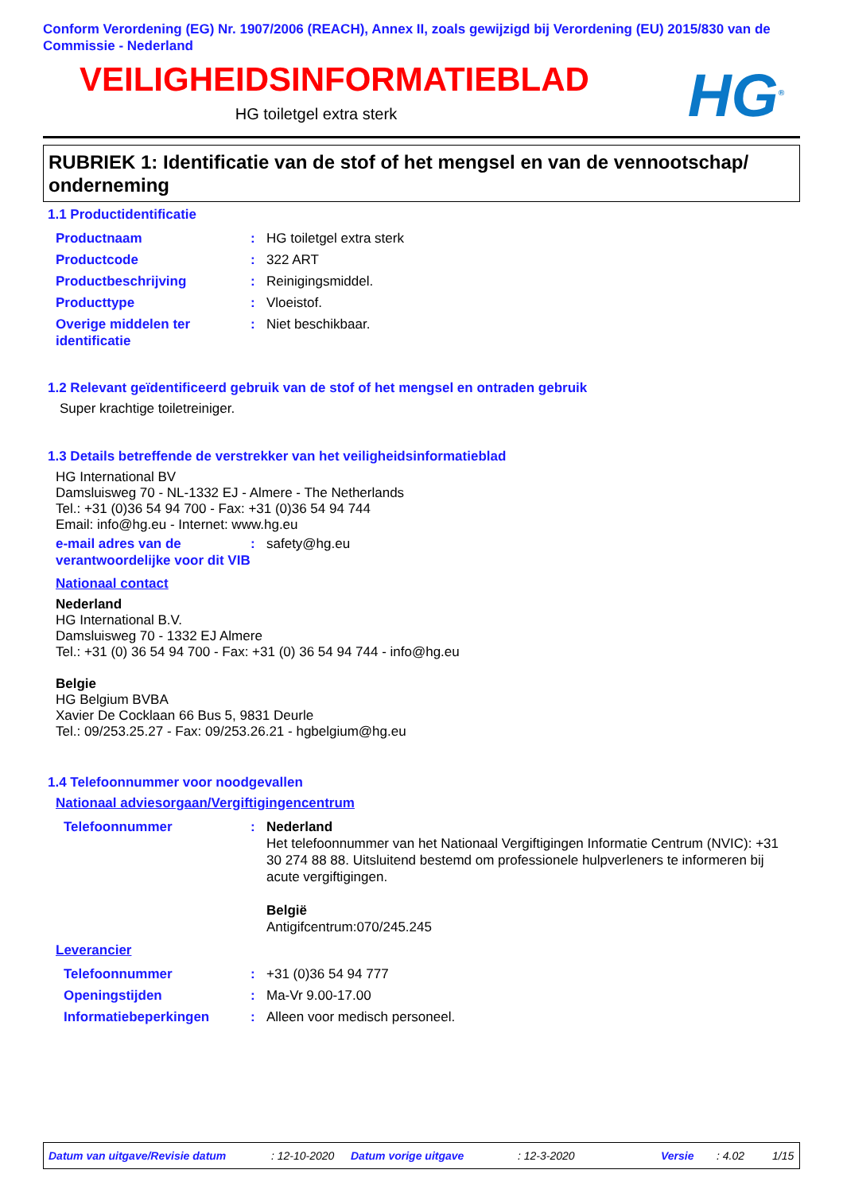Conform Verordening (EG) Nr. 1907/2006 (REACH), Annex II, zoals gewijzigd bij Verordening (EU) 2015/830 van de Commissie - Nederland
VEILIGHEIDSINFORMATIEBLAD
HG toiletgel extra sterk
HG<sup>®</sup>
RUBRIEK 1: Identificatie van de stof of het mengsel en van de vennootschap/ onderneming
1.1 Productidentificatie
Productnaam : HG toiletgel extra sterk
Productcode : 322 ART
Productbeschrijving : Reinigingsmiddel.
Producttype : Vloeistof.
Overige middelen ter identificatie
: Niet beschikbaar.
1.2 Relevant geïdentificeerd gebruik van de stof of het mengsel en ontraden gebruik
Super krachtige toiletreiniger.
1.3 Details betreffende de verstrekker van het veiligheidsinformatieblad
HG International BV
Damsluisweg 70 - NL-1332 EJ - Almere - The Netherlands
Tel.: +31 (0)36 54 94 700 - Fax: +31 (0)36 54 94 744
Email: info@hg.eu - Internet: www.hg.eu
e-mail adres van de verantwoordelijke voor dit VIB
: safety@hg.eu
Nationaal contact
Nederland
HG International B.V.
Damsluisweg 70 - 1332 EJ Almere
Tel.: +31 (0) 36 54 94 700 - Fax: +31 (0) 36 54 94 744 - info@hg.eu
Belgie
HG Belgium BVBA
Xavier De Cocklaan 66 Bus 5, 9831 Deurle
Tel.: 09/253.25.27 - Fax: 09/253.26.21 - hgbelgium@hg.eu
1.4 Telefoonnummer voor noodgevallen
Nationaal adviesorgaan/Vergiftigingencentrum
Telefoonnummer : Nederland
Het telefoonnummer van het Nationaal Vergiftigingen Informatie Centrum (NVIC): +31 30 274 88 88. Uitsluitend bestemd om professionele hulpverleners te informeren bij acute vergiftigingen.
België
Antigifcentrum:070/245.245
Leverancier
Telefoonnummer : +31 (0)36 54 94 777
Openingstijden : Ma-Vr 9.00-17.00
Informatiebeperkingen : Alleen voor medisch personeel.
Datum van uitgave/Revisie datum : 12-10-2020 Datum vorige uitgave : 12-3-2020 Versie : 4.02 1/15